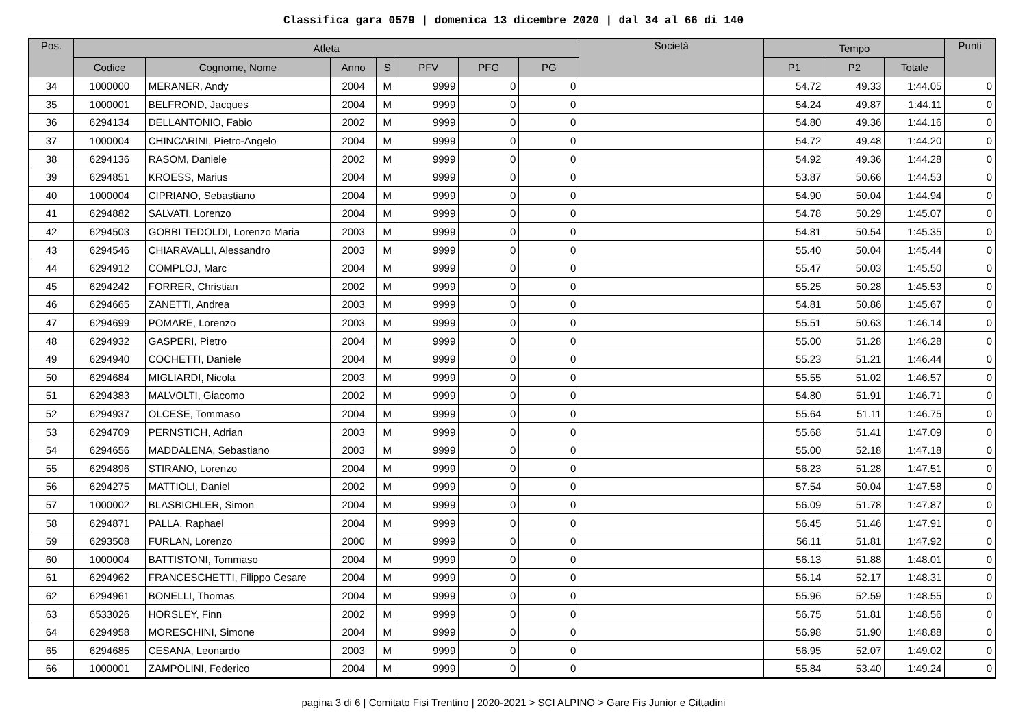Classifica gara 0579 | domenica 13 dicembre 2020 | dal 34 al 66 di 140
| Pos. | Atleta | | | | | | | Società | Tempo | | | Punti |
| --- | --- | --- | --- | --- | --- | --- | --- | --- | --- | --- | --- | --- |
| | Codice | Cognome, Nome | Anno | S | PFV | PFG | PG | | P1 | P2 | Totale | |
| 34 | 1000000 | MERANER, Andy | 2004 | M | 9999 | 0 | 0 | | 54.72 | 49.33 | 1:44.05 | 0 |
| 35 | 1000001 | BELFROND, Jacques | 2004 | M | 9999 | 0 | 0 | | 54.24 | 49.87 | 1:44.11 | 0 |
| 36 | 6294134 | DELLANTONIO, Fabio | 2002 | M | 9999 | 0 | 0 | | 54.80 | 49.36 | 1:44.16 | 0 |
| 37 | 1000004 | CHINCARINI, Pietro-Angelo | 2004 | M | 9999 | 0 | 0 | | 54.72 | 49.48 | 1:44.20 | 0 |
| 38 | 6294136 | RASOM, Daniele | 2002 | M | 9999 | 0 | 0 | | 54.92 | 49.36 | 1:44.28 | 0 |
| 39 | 6294851 | KROESS, Marius | 2004 | M | 9999 | 0 | 0 | | 53.87 | 50.66 | 1:44.53 | 0 |
| 40 | 1000004 | CIPRIANO, Sebastiano | 2004 | M | 9999 | 0 | 0 | | 54.90 | 50.04 | 1:44.94 | 0 |
| 41 | 6294882 | SALVATI, Lorenzo | 2004 | M | 9999 | 0 | 0 | | 54.78 | 50.29 | 1:45.07 | 0 |
| 42 | 6294503 | GOBBI TEDOLDI, Lorenzo Maria | 2003 | M | 9999 | 0 | 0 | | 54.81 | 50.54 | 1:45.35 | 0 |
| 43 | 6294546 | CHIARAVALLI, Alessandro | 2003 | M | 9999 | 0 | 0 | | 55.40 | 50.04 | 1:45.44 | 0 |
| 44 | 6294912 | COMPLOJ, Marc | 2004 | M | 9999 | 0 | 0 | | 55.47 | 50.03 | 1:45.50 | 0 |
| 45 | 6294242 | FORRER, Christian | 2002 | M | 9999 | 0 | 0 | | 55.25 | 50.28 | 1:45.53 | 0 |
| 46 | 6294665 | ZANETTI, Andrea | 2003 | M | 9999 | 0 | 0 | | 54.81 | 50.86 | 1:45.67 | 0 |
| 47 | 6294699 | POMARE, Lorenzo | 2003 | M | 9999 | 0 | 0 | | 55.51 | 50.63 | 1:46.14 | 0 |
| 48 | 6294932 | GASPERI, Pietro | 2004 | M | 9999 | 0 | 0 | | 55.00 | 51.28 | 1:46.28 | 0 |
| 49 | 6294940 | COCHETTI, Daniele | 2004 | M | 9999 | 0 | 0 | | 55.23 | 51.21 | 1:46.44 | 0 |
| 50 | 6294684 | MIGLIARDI, Nicola | 2003 | M | 9999 | 0 | 0 | | 55.55 | 51.02 | 1:46.57 | 0 |
| 51 | 6294383 | MALVOLTI, Giacomo | 2002 | M | 9999 | 0 | 0 | | 54.80 | 51.91 | 1:46.71 | 0 |
| 52 | 6294937 | OLCESE, Tommaso | 2004 | M | 9999 | 0 | 0 | | 55.64 | 51.11 | 1:46.75 | 0 |
| 53 | 6294709 | PERNSTICH, Adrian | 2003 | M | 9999 | 0 | 0 | | 55.68 | 51.41 | 1:47.09 | 0 |
| 54 | 6294656 | MADDALENA, Sebastiano | 2003 | M | 9999 | 0 | 0 | | 55.00 | 52.18 | 1:47.18 | 0 |
| 55 | 6294896 | STIRANO, Lorenzo | 2004 | M | 9999 | 0 | 0 | | 56.23 | 51.28 | 1:47.51 | 0 |
| 56 | 6294275 | MATTIOLI, Daniel | 2002 | M | 9999 | 0 | 0 | | 57.54 | 50.04 | 1:47.58 | 0 |
| 57 | 1000002 | BLASBICHLER, Simon | 2004 | M | 9999 | 0 | 0 | | 56.09 | 51.78 | 1:47.87 | 0 |
| 58 | 6294871 | PALLA, Raphael | 2004 | M | 9999 | 0 | 0 | | 56.45 | 51.46 | 1:47.91 | 0 |
| 59 | 6293508 | FURLAN, Lorenzo | 2000 | M | 9999 | 0 | 0 | | 56.11 | 51.81 | 1:47.92 | 0 |
| 60 | 1000004 | BATTISTONI, Tommaso | 2004 | M | 9999 | 0 | 0 | | 56.13 | 51.88 | 1:48.01 | 0 |
| 61 | 6294962 | FRANCESCHETTI, Filippo Cesare | 2004 | M | 9999 | 0 | 0 | | 56.14 | 52.17 | 1:48.31 | 0 |
| 62 | 6294961 | BONELLI, Thomas | 2004 | M | 9999 | 0 | 0 | | 55.96 | 52.59 | 1:48.55 | 0 |
| 63 | 6533026 | HORSLEY, Finn | 2002 | M | 9999 | 0 | 0 | | 56.75 | 51.81 | 1:48.56 | 0 |
| 64 | 6294958 | MORESCHINI, Simone | 2004 | M | 9999 | 0 | 0 | | 56.98 | 51.90 | 1:48.88 | 0 |
| 65 | 6294685 | CESANA, Leonardo | 2003 | M | 9999 | 0 | 0 | | 56.95 | 52.07 | 1:49.02 | 0 |
| 66 | 1000001 | ZAMPOLINI, Federico | 2004 | M | 9999 | 0 | 0 | | 55.84 | 53.40 | 1:49.24 | 0 |
pagina 3 di 6 | Comitato Fisi Trentino | 2020-2021 > SCI ALPINO > Gare Fis Junior e Cittadini